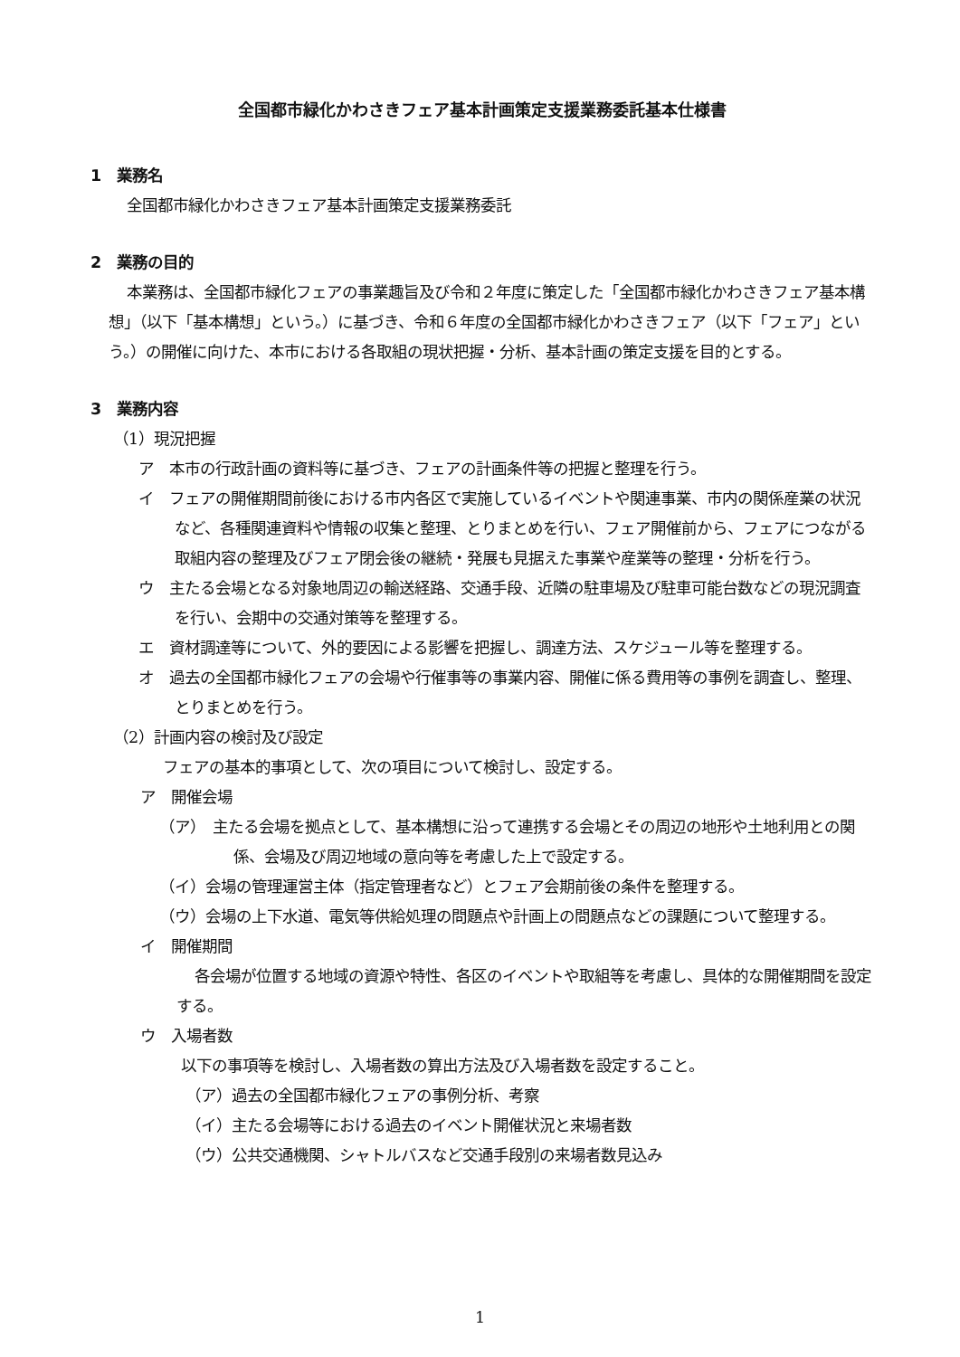全国都市緑化かわさきフェア基本計画策定支援業務委託基本仕様書
1　業務名
全国都市緑化かわさきフェア基本計画策定支援業務委託
2　業務の目的
本業務は、全国都市緑化フェアの事業趣旨及び令和２年度に策定した「全国都市緑化かわさきフェア基本構想」（以下「基本構想」という。）に基づき、令和６年度の全国都市緑化かわさきフェア（以下「フェア」という。）の開催に向けた、本市における各取組の現状把握・分析、基本計画の策定支援を目的とする。
3　業務内容
（1）現況把握
ア　本市の行政計画の資料等に基づき、フェアの計画条件等の把握と整理を行う。
イ　フェアの開催期間前後における市内各区で実施しているイベントや関連事業、市内の関係産業の状況など、各種関連資料や情報の収集と整理、とりまとめを行い、フェア開催前から、フェアにつながる取組内容の整理及びフェア閉会後の継続・発展も見据えた事業や産業等の整理・分析を行う。
ウ　主たる会場となる対象地周辺の輸送経路、交通手段、近隣の駐車場及び駐車可能台数などの現況調査を行い、会期中の交通対策等を整理する。
エ　資材調達等について、外的要因による影響を把握し、調達方法、スケジュール等を整理する。
オ　過去の全国都市緑化フェアの会場や行催事等の事業内容、開催に係る費用等の事例を調査し、整理、とりまとめを行う。
（2）計画内容の検討及び設定
フェアの基本的事項として、次の項目について検討し、設定する。
ア　開催会場
（ア）　主たる会場を拠点として、基本構想に沿って連携する会場とその周辺の地形や土地利用との関係、会場及び周辺地域の意向等を考慮した上で設定する。
（イ）会場の管理運営主体（指定管理者など）とフェア会期前後の条件を整理する。
（ウ）会場の上下水道、電気等供給処理の問題点や計画上の問題点などの課題について整理する。
イ　開催期間
各会場が位置する地域の資源や特性、各区のイベントや取組等を考慮し、具体的な開催期間を設定する。
ウ　入場者数
以下の事項等を検討し、入場者数の算出方法及び入場者数を設定すること。
（ア）過去の全国都市緑化フェアの事例分析、考察
（イ）主たる会場等における過去のイベント開催状況と来場者数
（ウ）公共交通機関、シャトルバスなど交通手段別の来場者数見込み
1